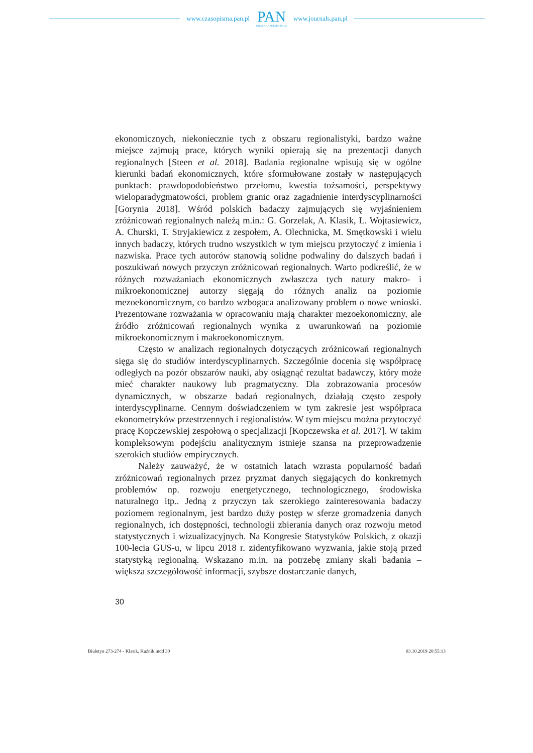www.czasopisma.pan.pl
PAN
POLSKA AKADEMIA NAUK
www.journals.pan.pl
ekonomicznych, niekoniecznie tych z obszaru regionalistyki, bardzo ważne miejsce zajmują prace, których wyniki opierają się na prezentacji danych regionalnych [Steen et al. 2018]. Badania regionalne wpisują się w ogólne kierunki badań ekonomicznych, które sformułowane zostały w następujących punktach: prawdopodobieństwo przełomu, kwestia tożsamości, perspektywy wieloparadygmatowości, problem granic oraz zagadnienie interdyscyplinarności [Gorynia 2018]. Wśród polskich badaczy zajmujących się wyjaśnieniem zróżnicowań regionalnych należą m.in.: G. Gorzelak, A. Klasik, L. Wojtasiewicz, A. Churski, T. Stryjakiewicz z zespołem, A. Olechnicka, M. Smętkowski i wielu innych badaczy, których trudno wszystkich w tym miejscu przytoczyć z imienia i nazwiska. Prace tych autorów stanowią solidne podwaliny do dalszych badań i poszukiwań nowych przyczyn zróżnicowań regionalnych. Warto podkreślić, że w różnych rozważaniach ekonomicznych zwłaszcza tych natury makro- i mikroekonomicznej autorzy sięgają do różnych analiz na poziomie mezoekonomicznym, co bardzo wzbogaca analizowany problem o nowe wnioski. Prezentowane rozważania w opracowaniu mają charakter mezoekonomiczny, ale źródło zróżnicowań regionalnych wynika z uwarunkowań na poziomie mikroekonomicznym i makroekonomicznym.
Często w analizach regionalnych dotyczących zróżnicowań regionalnych sięga się do studiów interdyscyplinarnych. Szczególnie docenia się współpracę odległych na pozór obszarów nauki, aby osiągnąć rezultat badawczy, który może mieć charakter naukowy lub pragmatyczny. Dla zobrazowania procesów dynamicznych, w obszarze badań regionalnych, działają często zespoły interdyscyplinarne. Cennym doświadczeniem w tym zakresie jest współpraca ekonometryków przestrzennych i regionalistów. W tym miejscu można przytoczyć pracę Kopczewskiej zespołową o specjalizacji [Kopczewska et al. 2017]. W takim kompleksowym podejściu analitycznym istnieje szansa na przeprowadzenie szerokich studiów empirycznych.
Należy zauważyć, że w ostatnich latach wzrasta popularność badań zróżnicowań regionalnych przez pryzmat danych sięgających do konkretnych problemów np. rozwoju energetycznego, technologicznego, środowiska naturalnego itp.. Jedną z przyczyn tak szerokiego zainteresowania badaczy poziomem regionalnym, jest bardzo duży postęp w sferze gromadzenia danych regionalnych, ich dostępności, technologii zbierania danych oraz rozwoju metod statystycznych i wizualizacyjnych. Na Kongresie Statystyków Polskich, z okazji 100-lecia GUS-u, w lipcu 2018 r. zidentyfikowano wyzwania, jakie stoją przed statystyką regionalną. Wskazano m.in. na potrzebę zmiany skali badania – większa szczegółowość informacji, szybsze dostarczanie danych,
30
Biuletyn 273-274 - Klasik, Kuźnik.indd 30 03.10.2019 20:55:13